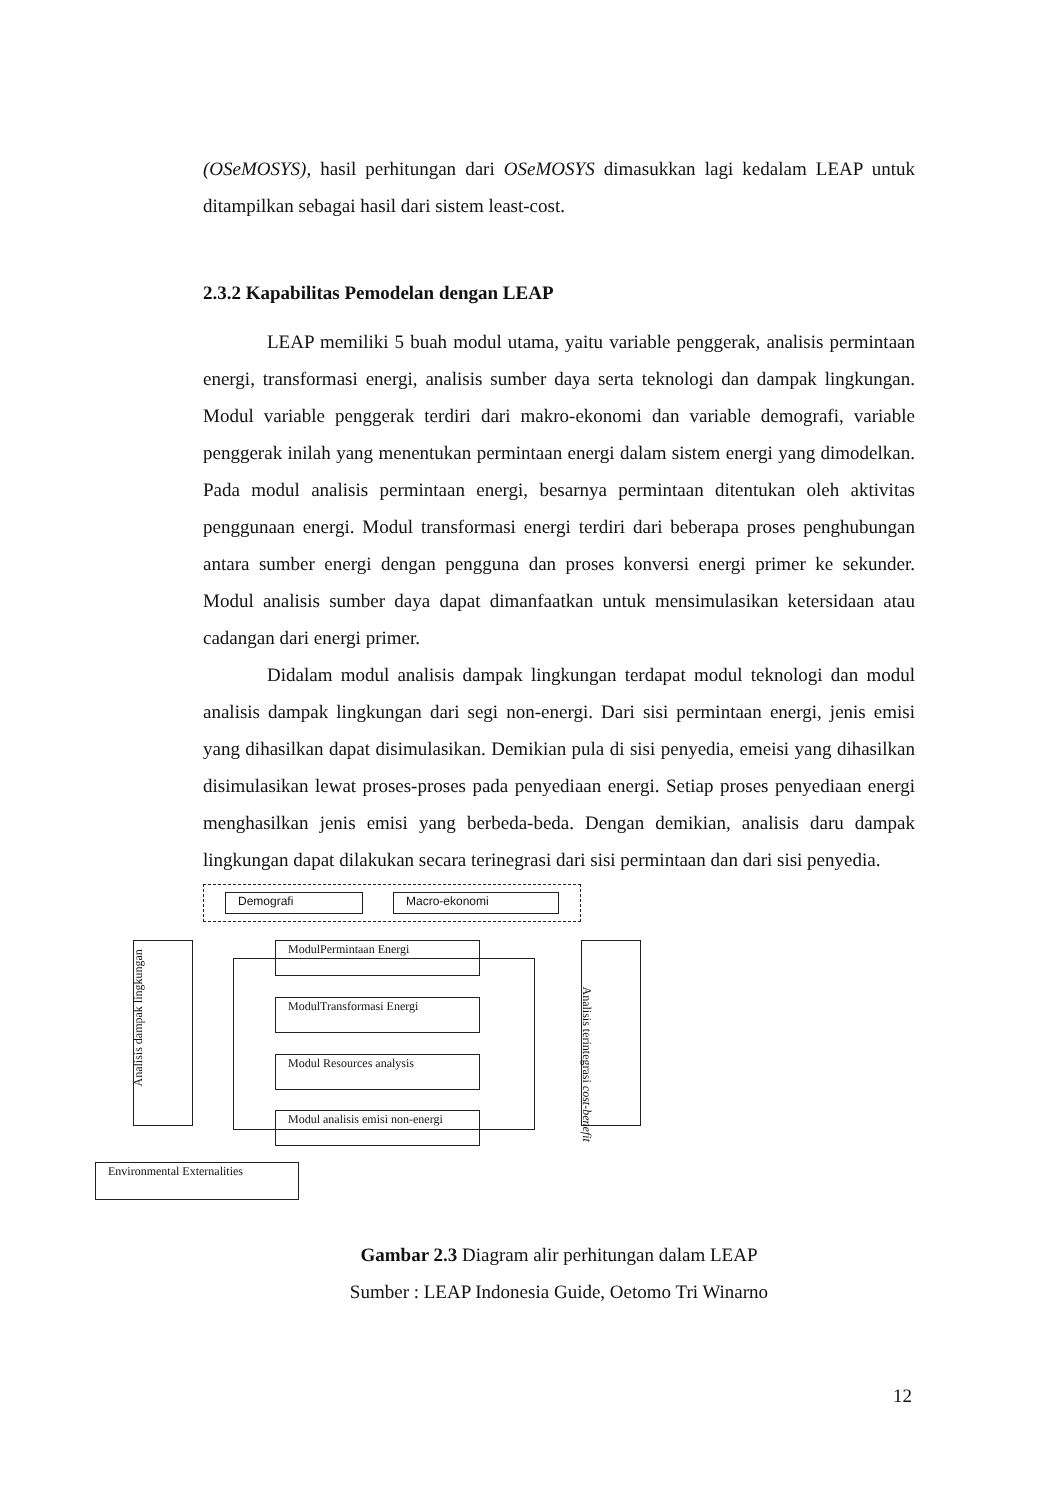(OSeMOSYS), hasil perhitungan dari OSeMOSYS dimasukkan lagi kedalam LEAP untuk ditampilkan sebagai hasil dari sistem least-cost.
2.3.2 Kapabilitas Pemodelan dengan LEAP
LEAP memiliki 5 buah modul utama, yaitu variable penggerak, analisis permintaan energi, transformasi energi, analisis sumber daya serta teknologi dan dampak lingkungan. Modul variable penggerak terdiri dari makro-ekonomi dan variable demografi, variable penggerak inilah yang menentukan permintaan energi dalam sistem energi yang dimodelkan. Pada modul analisis permintaan energi, besarnya permintaan ditentukan oleh aktivitas penggunaan energi. Modul transformasi energi terdiri dari beberapa proses penghubungan antara sumber energi dengan pengguna dan proses konversi energi primer ke sekunder. Modul analisis sumber daya dapat dimanfaatkan untuk mensimulasikan ketersidaan atau cadangan dari energi primer.
Didalam modul analisis dampak lingkungan terdapat modul teknologi dan modul analisis dampak lingkungan dari segi non-energi. Dari sisi permintaan energi, jenis emisi yang dihasilkan dapat disimulasikan. Demikian pula di sisi penyedia, emeisi yang dihasilkan disimulasikan lewat proses-proses pada penyediaan energi. Setiap proses penyediaan energi menghasilkan jenis emisi yang berbeda-beda. Dengan demikian, analisis daru dampak lingkungan dapat dilakukan secara terinegrasi dari sisi permintaan dan dari sisi penyedia.
Demografi Macro-ekonomi
ModulPermintaan Energi
ModulTransformasi Energi
Modul Resources analysis
Modul analisis emisi non-energi
Analisis dampak lingkungan
Analisis terintegrasi cost-benefit
Environmental Externalities
Gambar 2.3 Diagram alir perhitungan dalam LEAP
Sumber : LEAP Indonesia Guide, Oetomo Tri Winarno
12